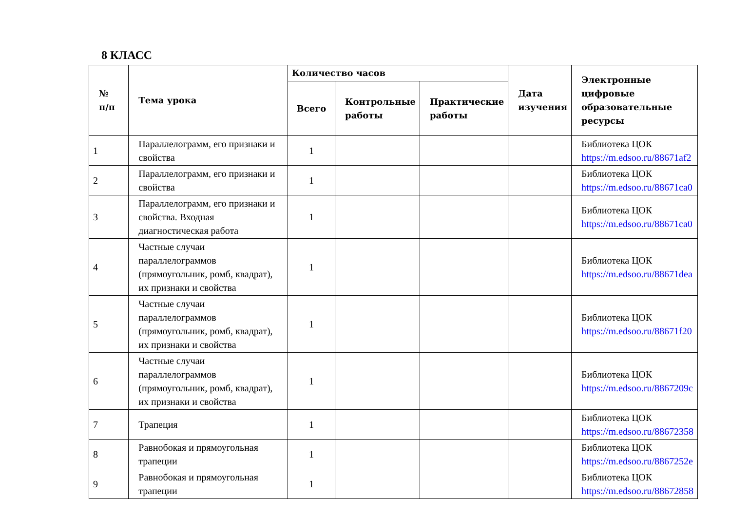8 КЛАСС
| № п/п | Тема урока | Количество часов | | | Дата изучения | Электронные цифровые образовательные ресурсы |
| --- | --- | --- | --- | --- | --- | --- |
| | | Всего | Контрольные работы | Практические работы | | |
| 1 | Параллелограмм, его признаки и свойства | 1 | | | | Библиотека ЦОК https://m.edsoo.ru/88671af2 |
| 2 | Параллелограмм, его признаки и свойства | 1 | | | | Библиотека ЦОК https://m.edsoo.ru/88671ca0 |
| 3 | Параллелограмм, его признаки и свойства. Входная диагностическая работа | 1 | | | | Библиотека ЦОК https://m.edsoo.ru/88671ca0 |
| 4 | Частные случаи параллелограммов (прямоугольник, ромб, квадрат), их признаки и свойства | 1 | | | | Библиотека ЦОК https://m.edsoo.ru/88671dea |
| 5 | Частные случаи параллелограммов (прямоугольник, ромб, квадрат), их признаки и свойства | 1 | | | | Библиотека ЦОК https://m.edsoo.ru/88671f20 |
| 6 | Частные случаи параллелограммов (прямоугольник, ромб, квадрат), их признаки и свойства | 1 | | | | Библиотека ЦОК https://m.edsoo.ru/8867209c |
| 7 | Трапеция | 1 | | | | Библиотека ЦОК https://m.edsoo.ru/88672358 |
| 8 | Равнобокая и прямоугольная трапеции | 1 | | | | Библиотека ЦОК https://m.edsoo.ru/8867252e |
| 9 | Равнобокая и прямоугольная трапеции | 1 | | | | Библиотека ЦОК https://m.edsoo.ru/88672858 |